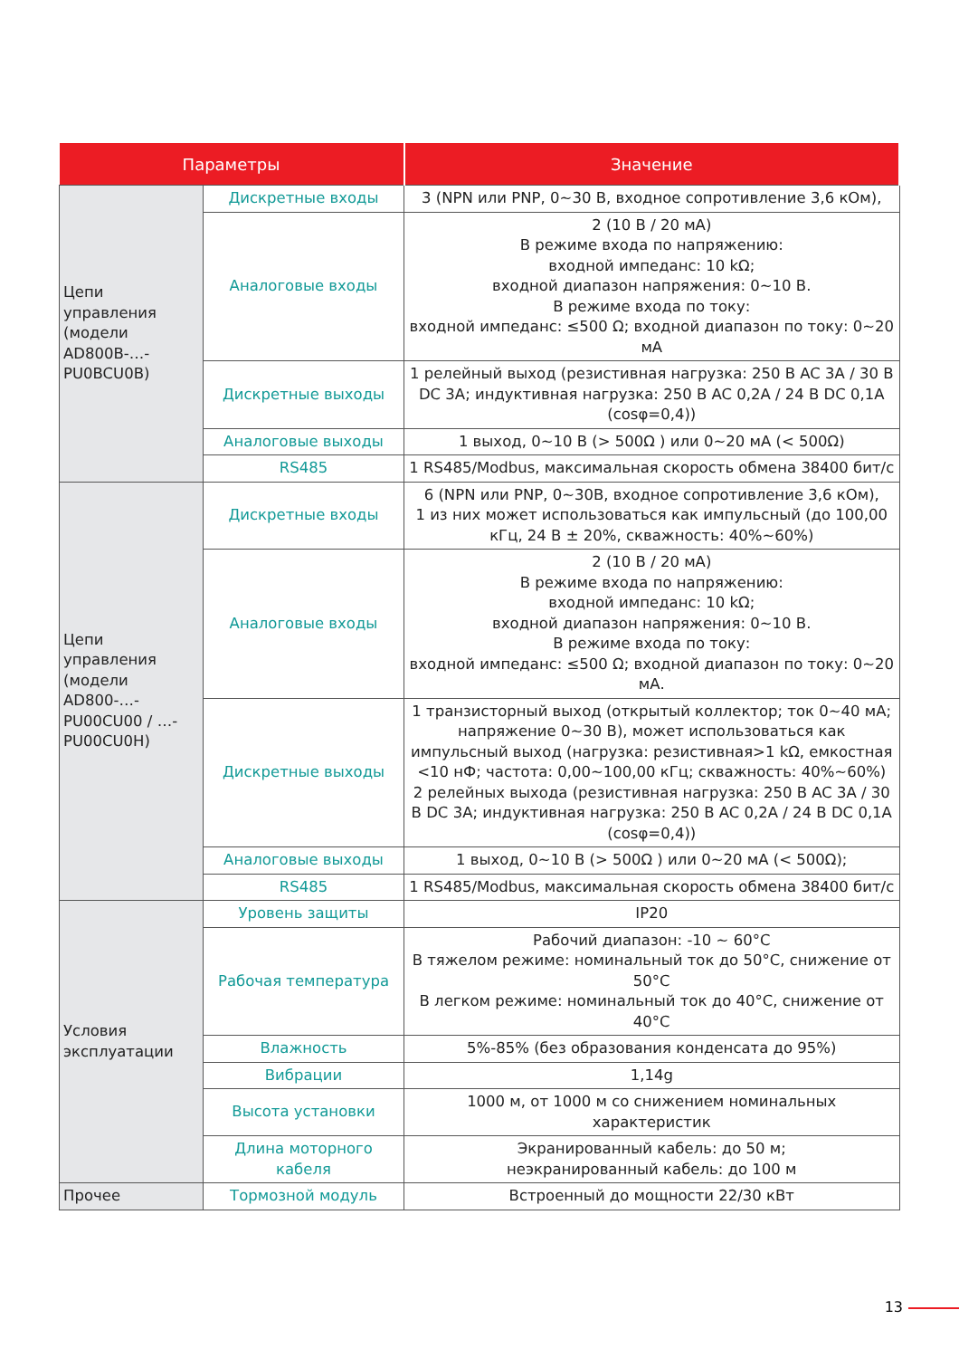| Параметры | | Значение |
| --- | --- | --- |
| Цепи управления (модели AD800B-…-PU0BCU0B) | Дискретные входы | 3 (NPN или PNP, 0~30 В, входное сопротивление 3,6 кОм), |
| | Аналоговые входы | 2 (10 В / 20 мА) В режиме входа по напряжению: входной импеданс: 10 kΩ; входной диапазон напряжения: 0~10 В. В режиме входа по току: входной импеданс: ≤500 Ω; входной диапазон по току: 0~20 мА |
| | Дискретные выходы | 1 релейный выход (резистивная нагрузка: 250 В AC 3A / 30 В DC 3A; индуктивная нагрузка: 250 В AC 0,2A / 24 В DC 0,1A (cosφ=0,4)) |
| | Аналоговые выходы | 1 выход, 0~10 В (> 500Ω ) или 0~20 мА (< 500Ω) |
| | RS485 | 1 RS485/Modbus, максимальная скорость обмена 38400 бит/с |
| Цепи управления (модели AD800-…-PU00CU00 / …-PU00CU0H) | Дискретные входы | 6 (NPN или PNP, 0~30В, входное сопротивление 3,6 кОм), 1 из них может использоваться как импульсный (до 100,00 кГц, 24 В ± 20%, скважность: 40%~60%) |
| | Аналоговые входы | 2 (10 В / 20 мА) В режиме входа по напряжению: входной импеданс: 10 kΩ; входной диапазон напряжения: 0~10 В. В режиме входа по току: входной импеданс: ≤500 Ω; входной диапазон по току: 0~20 мА. |
| | Дискретные выходы | 1 транзисторный выход (открытый коллектор; ток 0~40 мА; напряжение 0~30 В), может использоваться как импульсный выход (нагрузка: резистивная>1 kΩ, емкостная <10 нФ; частота: 0,00~100,00 кГц; скважность: 40%~60%) 2 релейных выхода (резистивная нагрузка: 250 В AC 3A / 30 В DC 3A; индуктивная нагрузка: 250 В AC 0,2A / 24 В DC 0,1A (cosφ=0,4)) |
| | Аналоговые выходы | 1 выход, 0~10 В (> 500Ω ) или 0~20 мА (< 500Ω); |
| | RS485 | 1 RS485/Modbus, максимальная скорость обмена 38400 бит/с |
| Условия эксплуатации | Уровень защиты | IP20 |
| | Рабочая температура | Рабочий диапазон: -10 ~ 60°C В тяжелом режиме: номинальный ток до 50°C, снижение от 50°C В легком режиме: номинальный ток до 40°C, снижение от 40°C |
| | Влажность | 5%-85% (без образования конденсата до 95%) |
| | Вибрации | 1,14g |
| | Высота установки | 1000 м, от 1000 м со снижением номинальных характеристик |
| | Длина моторного кабеля | Экранированный кабель: до 50 м; неэкранированный кабель: до 100 м |
| Прочее | Тормозной модуль | Встроенный до мощности 22/30 кВт |
13